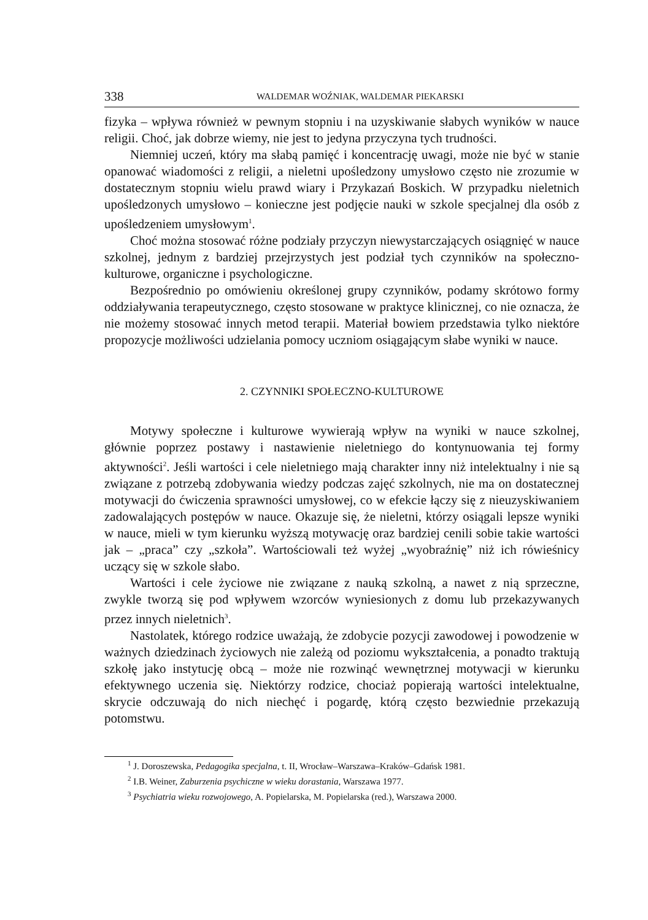338 WALDEMAR WOŹNIAK, WALDEMAR PIEKARSKI
fizyka – wpływa również w pewnym stopniu i na uzyskiwanie słabych wyników w nauce religii. Choć, jak dobrze wiemy, nie jest to jedyna przyczyna tych trudności.
Niemniej uczeń, który ma słabą pamięć i koncentrację uwagi, może nie być w stanie opanować wiadomości z religii, a nieletni upośledzony umysłowo często nie zrozumie w dostatecznym stopniu wielu prawd wiary i Przykazań Boskich. W przypadku nieletnich upośledzonych umysłowo – konieczne jest podjęcie nauki w szkole specjalnej dla osób z upośledzeniem umysłowym<sup>1</sup>.
Choć można stosować różne podziały przyczyn niewystarczających osiągnięć w nauce szkolnej, jednym z bardziej przejrzystych jest podział tych czynników na społeczno-kulturowe, organiczne i psychologiczne.
Bezpośrednio po omówieniu określonej grupy czynników, podamy skrótowo formy oddziaływania terapeutycznego, często stosowane w praktyce klinicznej, co nie oznacza, że nie możemy stosować innych metod terapii. Materiał bowiem przedstawia tylko niektóre propozycje możliwości udzielania pomocy uczniom osiągającym słabe wyniki w nauce.
2. CZYNNIKI SPOŁECZNO-KULTUROWE
Motywy społeczne i kulturowe wywierają wpływ na wyniki w nauce szkolnej, głównie poprzez postawy i nastawienie nieletniego do kontynuowania tej formy aktywności<sup>2</sup>. Jeśli wartości i cele nieletniego mają charakter inny niż intelektualny i nie są związane z potrzebą zdobywania wiedzy podczas zajęć szkolnych, nie ma on dostatecznej motywacji do ćwiczenia sprawności umysłowej, co w efekcie łączy się z nieuzyskiwaniem zadowalających postępów w nauce. Okazuje się, że nieletni, którzy osiągali lepsze wyniki w nauce, mieli w tym kierunku wyższą motywację oraz bardziej cenili sobie takie wartości jak – „praca” czy „szkoła”. Wartościowali też wyżej „wyobraźnię” niż ich rówieśnicy uczący się w szkole słabo.
Wartości i cele życiowe nie związane z nauką szkolną, a nawet z nią sprzeczne, zwykle tworzą się pod wpływem wzorców wyniesionych z domu lub przekazywanych przez innych nieletnich<sup>3</sup>.
Nastolatek, którego rodzice uważają, że zdobycie pozycji zawodowej i powodzenie w ważnych dziedzinach życiowych nie zależą od poziomu wykształcenia, a ponadto traktują szkołę jako instytucję obcą – może nie rozwinąć wewnętrznej motywacji w kierunku efektywnego uczenia się. Niektórzy rodzice, chociaż popierają wartości intelektualne, skrycie odczuwają do nich niechęć i pogardę, którą często bezwiednie przekazują potomstwu.
<sup>1</sup> J. Doroszewska, Pedagogika specjalna, t. II, Wrocław–Warszawa–Kraków–Gdańsk 1981.
<sup>2</sup> I.B. Weiner, Zaburzenia psychiczne w wieku dorastania, Warszawa 1977.
<sup>3</sup> Psychiatria wieku rozwojowego, A. Popielarska, M. Popielarska (red.), Warszawa 2000.